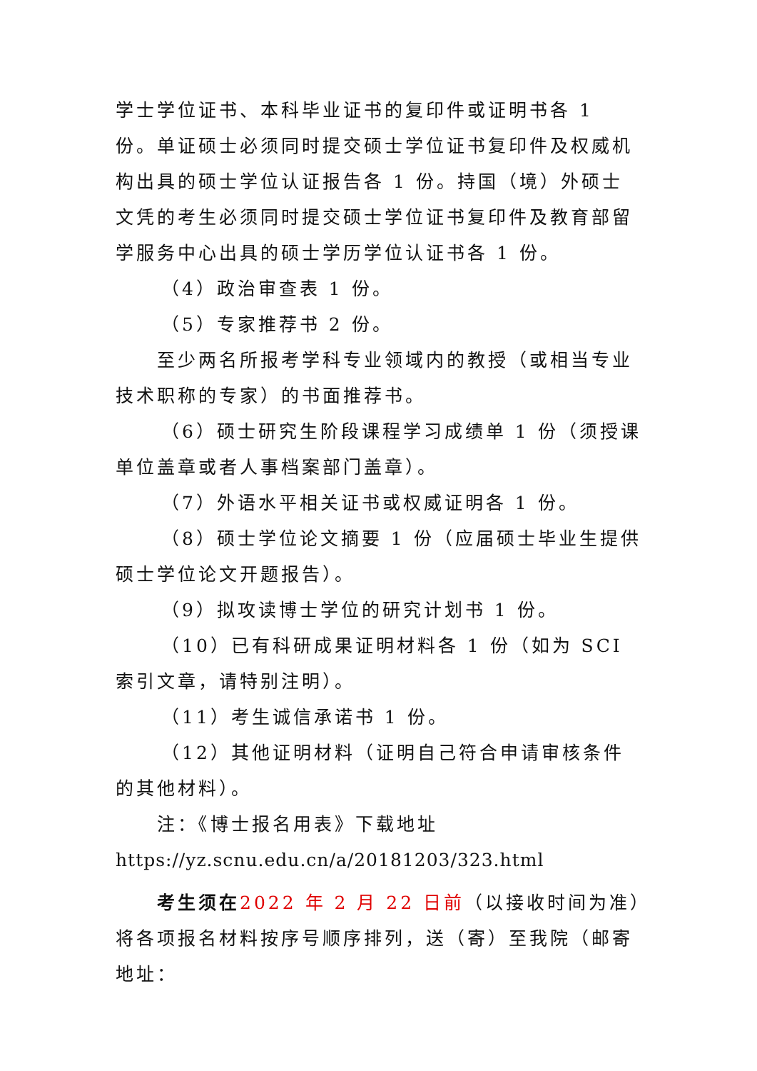学士学位证书、本科毕业证书的复印件或证明书各 1 份。单证硕士必须同时提交硕士学位证书复印件及权威机构出具的硕士学位认证报告各 1 份。持国（境）外硕士文凭的考生必须同时提交硕士学位证书复印件及教育部留学服务中心出具的硕士学历学位认证书各 1 份。
（4）政治审查表 1 份。
（5）专家推荐书 2 份。
至少两名所报考学科专业领域内的教授（或相当专业技术职称的专家）的书面推荐书。
（6）硕士研究生阶段课程学习成绩单 1 份（须授课单位盖章或者人事档案部门盖章）。
（7）外语水平相关证书或权威证明各 1 份。
（8）硕士学位论文摘要 1 份（应届硕士毕业生提供硕士学位论文开题报告）。
（9）拟攻读博士学位的研究计划书 1 份。
（10）已有科研成果证明材料各 1 份（如为 SCI 索引文章，请特别注明）。
（11）考生诚信承诺书 1 份。
（12）其他证明材料（证明自己符合申请审核条件的其他材料）。
注：《博士报名用表》下载地址
https://yz.scnu.edu.cn/a/20181203/323.html
考生须在 2022 年 2 月 22 日前（以接收时间为准）将各项报名材料按序号顺序排列，送（寄）至我院（邮寄地址：